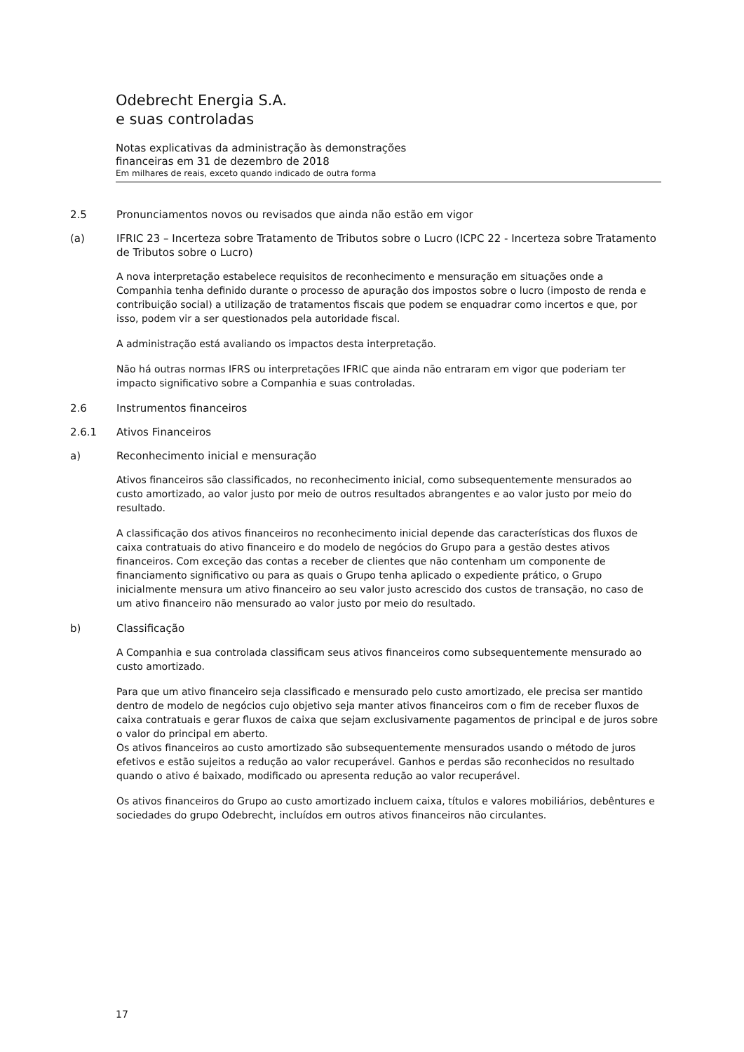Odebrecht Energia S.A.
e suas controladas
Notas explicativas da administração às demonstrações
financeiras em 31 de dezembro de 2018
Em milhares de reais, exceto quando indicado de outra forma
2.5 Pronunciamentos novos ou revisados que ainda não estão em vigor
(a) IFRIC 23 – Incerteza sobre Tratamento de Tributos sobre o Lucro (ICPC 22 - Incerteza sobre Tratamento de Tributos sobre o Lucro)
A nova interpretação estabelece requisitos de reconhecimento e mensuração em situações onde a Companhia tenha definido durante o processo de apuração dos impostos sobre o lucro (imposto de renda e contribuição social) a utilização de tratamentos fiscais que podem se enquadrar como incertos e que, por isso, podem vir a ser questionados pela autoridade fiscal.
A administração está avaliando os impactos desta interpretação.
Não há outras normas IFRS ou interpretações IFRIC que ainda não entraram em vigor que poderiam ter impacto significativo sobre a Companhia e suas controladas.
2.6 Instrumentos financeiros
2.6.1 Ativos Financeiros
a) Reconhecimento inicial e mensuração
Ativos financeiros são classificados, no reconhecimento inicial, como subsequentemente mensurados ao custo amortizado, ao valor justo por meio de outros resultados abrangentes e ao valor justo por meio do resultado.
A classificação dos ativos financeiros no reconhecimento inicial depende das características dos fluxos de caixa contratuais do ativo financeiro e do modelo de negócios do Grupo para a gestão destes ativos financeiros. Com exceção das contas a receber de clientes que não contenham um componente de financiamento significativo ou para as quais o Grupo tenha aplicado o expediente prático, o Grupo inicialmente mensura um ativo financeiro ao seu valor justo acrescido dos custos de transação, no caso de um ativo financeiro não mensurado ao valor justo por meio do resultado.
b) Classificação
A Companhia e sua controlada classificam seus ativos financeiros como subsequentemente mensurado ao custo amortizado.
Para que um ativo financeiro seja classificado e mensurado pelo custo amortizado, ele precisa ser mantido dentro de modelo de negócios cujo objetivo seja manter ativos financeiros com o fim de receber fluxos de caixa contratuais e gerar fluxos de caixa que sejam exclusivamente pagamentos de principal e de juros sobre o valor do principal em aberto.
Os ativos financeiros ao custo amortizado são subsequentemente mensurados usando o método de juros efetivos e estão sujeitos a redução ao valor recuperável. Ganhos e perdas são reconhecidos no resultado quando o ativo é baixado, modificado ou apresenta redução ao valor recuperável.
Os ativos financeiros do Grupo ao custo amortizado incluem caixa, títulos e valores mobiliários, debêntures e sociedades do grupo Odebrecht, incluídos em outros ativos financeiros não circulantes.
17